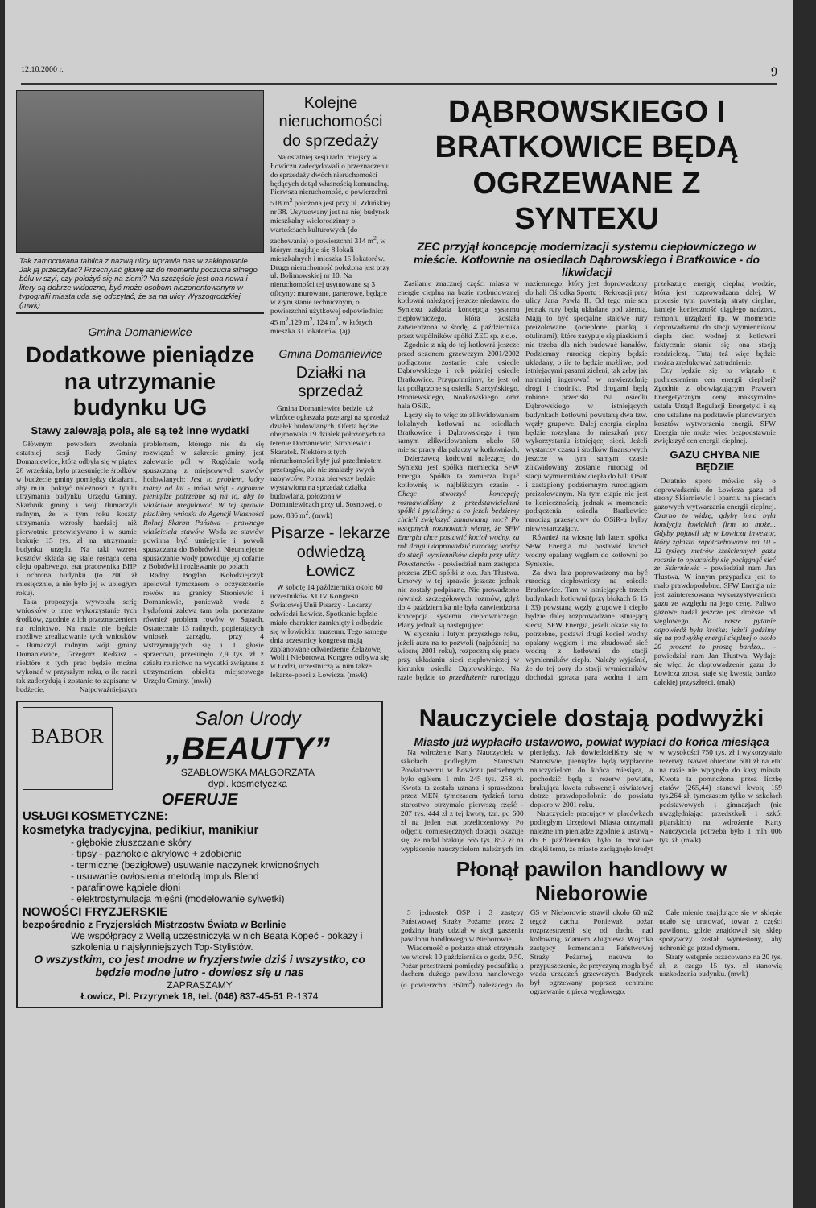12.10.2000 r. 9
Tak zamocowana tablica z nazwą ulicy wprawia nas w zakłopotanie: Jak ją przeczytać? Przechylać głowę aż do momentu poczucia silnego bólu w szyi, czy położyć się na ziemi? Na szczęście jest ona nowa i litery są dobrze widoczne, być może osobom niezorientowanym w typografii miasta uda się odczytać, że są na ulicy Wyszogrodzkiej. (mwk)
Gmina Domaniewice
Dodatkowe pieniądze na utrzymanie budynku UG
Stawy zalewają pola, ale są też inne wydatki
Głównym powodem zwołania ostatniej sesji Rady Gminy Domaniewice, która odbyła się w piątek 28 września, było przesunięcie środków w budżecie gminy pomiędzy działami, aby m.in. pokryć należności z tytułu utrzymania budynku Urzędu Gminy. Skarbnik gminy i wójt tłumaczyli radnym, że w tym roku koszty utrzymania wzrosły bardziej niż pierwotnie przewidywano i w sumie brakuje 15 tys. zł na utrzymanie budynku urzędu. Na taki wzrost kosztów składa się stale rosnąca cena oleju opałowego, etat pracownika BHP i ochrona budynku (to 200 zł miesięcznie, a nie było jej w ubiegłym roku).
Taka propozycja wywołała serię wniosków o inne wykorzystanie tych środków, zgodnie z ich przeznaczeniem na rolnictwo. Na razie nie będzie możliwe zrealizowanie tych wniosków - tłumaczył radnym wójt gminy Domaniewice, Grzegorz Redzisz - niektóre z tych prac będzie można wykonać w przyszłym roku, o ile radni tak zadecydują i zostanie to zapisane w budżecie. Najpoważniejszym problemem, którego nie da się rozwiązać w zakresie gminy, jest zalewanie pól w Rogóźnie wodą spuszczaną z miejscowych stawów hodowlanych: Jest to problem, który mamy od lat - mówi wójt - ogromne pieniądze potrzebne są na to, aby to właściwie uregulować. W tej sprawie pisaliśmy wnioski do Agencji Własności Rolnej Skarbu Państwa - prawnego właściciela stawów. Woda ze stawów powinna być umiejętnie i powoli spuszczana do Bobrówki. Nieumiejętne spuszczanie wody powoduje jej cofanie z Bobrówki i rozlewanie po polach.
Radny Bogdan Kołodziejczyk apelował tymczasem o oczyszczenie rowów na granicy Stroniewic i Domaniewic, ponieważ woda z hydoforni zalewa tam pola, poruszano również problem rowów w Sapach. Ostatecznie 13 radnych, popierających wniosek zarządu, przy 4 wstrzymujących się i 1 głosie sprzeciwu, przesunęło 7,9 tys. zł z działu rolnictwo na wydatki związane z utrzymaniem obiektu miejscowego Urzędu Gminy. (mwk)
Kolejne nieruchomości do sprzedaży
Na ostatniej sesji radni miejscy w Łowiczu zadecydowali o przeznaczeniu do sprzedaży dwóch nieruchomości będących dotąd własnością komunalną. Pierwsza nieruchomość, o powierzchni 518 m<sup>2</sup> położona jest przy ul. Zduńskiej nr 38. Usytuowany jest na niej budynek mieszkalny wielorodzinny o wartościach kulturowych (do zachowania) o powierzchni 314 m<sup>2</sup>, w którym znajduje się 8 lokali mieszkalnych i mieszka 15 lokatorów. Druga nieruchomość położona jest przy ul. Bolimowskiej nr 10. Na nieruchomości tej usytuowane są 3 oficyny: murowane, parterowe, będące w złym stanie technicznym, o powierzchni użytkowej odpowiednio: 45 m<sup>2</sup>,129 m<sup>2</sup>, 124 m<sup>2</sup>, w których mieszka 31 lokatorów. (aj)
Gmina Domaniewice
Działki na sprzedaż
Gmina Domaniewice będzie już wkrótce ogłaszała przetargi na sprzedaż działek budowlanych. Oferta będzie obejmowała 19 działek położonych na terenie Domaniewic, Stroniewic i Skaratek. Niektóre z tych nieruchomości były już przedmiotem przetargów, ale nie znalazły swych nabywców. Po raz pierwszy będzie wystawiona na sprzedaż działka budowlana, położona w Domaniewicach przy ul. Sosnowej, o pow. 836 m<sup>2</sup>. (mwk)
Pisarze - lekarze odwiedzą Łowicz
W sobotę 14 października około 60 uczestników XLIV Kongresu Światowej Unii Pisarzy - Lekarzy odwiedzi Łowicz. Spotkanie będzie miało charakter zamknięty i odbędzie się w łowickim muzeum. Tego samego dnia uczestnicy kongresu mają zaplanowane odwiedzenie Żelazowej Woli i Nieborowa. Kongres odbywa się w Łodzi, uczestniczą w nim także lekarze-poeci z Łowicza. (mwk)
DĄBROWSKIEGO I BRATKOWICE BĘDĄ OGRZEWANE Z SYNTEXU
ZEC przyjął koncepcję modernizacji systemu ciepłowniczego w mieście. Kotłownie na osiedlach Dąbrowskiego i Bratkowice - do likwidacji
Zasilanie znacznej części miasta w energię cieplną na bazie rozbudowanej kotłowni należącej jeszcze niedawno do Syntexu zakłada koncepcja systemu ciepłowniczego, która została zatwierdzona w środę, 4 października przez wspólników spółki ZEC sp. z o.o.
Zgodnie z nią do tej kotłowni jeszcze przed sezonem grzewczym 2001/2002 podłączone zostanie całe osiedle Dąbrowskiego i rok później osiedle Bratkowice. Przypomnijmy, że jest od lat podłączone są osiedla Starzyńskiego, Broniewskiego, Noakowskiego oraz hala OSiR.
Łączy się to więc ze zlikwidowaniem lokalnych kotłowni na osiedlach Bratkowice i Dąbrowskiego i tym samym zlikwidowaniem około 50 miejsc pracy dla palaczy w kotłowniach.
Dzierżawcą kotłowni należącej do Syntexu jest spółka niemiecka SFW Energia. Spółka ta zamierza kupić kotłownię w najbliższym czasie. - Chcąc stworzyć koncepcję rozmawialiśmy z przedstawicielami spółki i pytaliśmy: a co jeżeli będziemy chcieli zwiększyć zamawianą moc? Po wstępnych rozmowach wiemy, że SFW Energia chce postawić kocioł wodny, za rok drugi i doprowadzić rurociąg wodny do stacji wymienników ciepła przy ulicy Powstańców - powiedział nam zastępca prezesa ZEC spółki z o.o. Jan Tłustwa. Umowy w tej sprawie jeszcze jednak nie zostały podpisane. Nie prowadzono również szczegółowych rozmów, gdyż do 4 października nie była zatwierdzona koncepcja systemu ciepłowniczego. Plany jednak są następujące:
W styczniu i lutym przyszłego roku, jeżeli aura na to pozwoli (najpóźniej na wiosnę 2001 roku), rozpoczną się prace przy układaniu sieci ciepłowniczej w kierunku osiedla Dąbrowskiego. Na razie będzie to przedłużenie rurociągu naziemnego, który jest doprowadzony do hali Ośrodka Sportu i Rekreacji przy ulicy Jana Pawła II. Od tego miejsca jednak rury będą układane pod ziemią. Mają to być specjalne stalowe rury preizolowane (ocieplone pianką i otulinami), które zasypuje się piaskiem i nie trzeba dla nich budować kanałów. Podziemny rurociąg cieplny będzie układany, o ile to będzie możliwe, pod istniejącymi pasami zieleni, tak żeby jak najmniej ingerować w nawierzchnię drogi i chodniki. Pod drogami będą robione przeciski. Na osiedlu Dąbrowskiego w istniejących budynkach kotłowni powstaną dwa tzw. węzły grupowe. Dalej energia cieplna będzie rozsyłana do mieszkań przy wykorzystaniu istniejącej sieci. Jeżeli wystarczy czasu i środków finansowych jeszcze w tym samym czasie zlikwidowany zostanie rurociąg od stacji wymienników ciepła do hali OSiR i zastąpiony podziemnym rurociągiem preizolowanym. Na tym etapie nie jest to koniecznością, jednak w momencie podłączenia osiedla Bratkowice rurociąg przesyłowy do OSiR-u byłby niewystarczający.
Również na wiosnę lub latem spółka SFW Energia ma postawić kocioł wodny opalany węglem do kotłowni po Syntexie.
Za dwa lata poprowadzony ma być rurociąg ciepłowniczy na osiedle Bratkowice. Tam w istniejących trzech budynkach kotłowni (przy blokach 6, 15 i 33) powstaną węzły grupowe i ciepło będzie dalej rozprowadzane istniejącą siecią. SFW Energia, jeżeli okaże się to potrzebne, postawi drugi kocioł wodny opalany węglem i ma zbudować sieć wodną z kotłowni do stacji wymienników ciepła. Należy wyjaśnić, że do tej pory do stacji wymienników dochodzi gorąca para wodna i tam przekazuje energię cieplną wodzie, która jest rozprowadzana dalej. W procesie tym powstają straty cieplne, istnieje konieczność ciągłego nadzoru, remontu urządzeń itp. W momencie doprowadzenia do stacji wymienników ciepła sieci wodnej z kotłowni faktycznie stanie się ona stacją rozdzielczą. Tutaj też więc będzie można zredukować zatrudnienie.
Czy będzie się to wiązało z podniesieniem cen energii cieplnej? Zgodnie z obowiązującym Prawem Energetycznym ceny maksymalne ustala Urząd Regulacji Energetyki i są one ustalane na podstawie planowanych kosztów wytworzenia energii. SFW Energia nie może więc bezpodstawnie zwiększyć cen energii cieplnej.
GAZU CHYBA NIE BĘDZIE
Ostatnio sporo mówiło się o doprowadzeniu do Łowicza gazu od strony Skierniewic i oparciu na piecach gazowych wytwarzania energii cieplnej. Czarno to widzę, gdyby inna była kondycja łowickich firm to może... Gdyby pojawił się w Łowiczu inwestor, który zgłasza zapotrzebowanie na 10 - 12 tysięcy metrów sześciennych gazu rocznie to opłacałoby się pociągnąć sieć ze Skierniewic - powiedział nam Jan Tłustwa. W innym przypadku jest to mało prawdopodobne. SFW Energia nie jest zainteresowana wykorzystywaniem gazu ze względu na jego cenę. Paliwo gazowe nadal jeszcze jest droższe od węglowego. Na nasze pytanie odpowiedź była krótka: jeżeli godzimy się na podwyżkę energii cieplnej o około 20 procent to proszę bardzo... - powiedział nam Jan Tłustwa. Wydaje się więc, że doprowadzenie gazu do Łowicza znosu staje się kwestią bardzo dalekiej przyszłości. (mak)
BABOR
Salon Urody
„BEAUTY”
SZABŁOWSKA MAŁGORZATA
dypl. kosmetyczka
OFERUJE
USŁUGI KOSMETYCZNE:
kosmetyka tradycyjna, pedikiur, manikiur
- głębokie złuszczanie skóry
- tipsy - paznokcie akrylowe + zdobienie
- termiczne (bezigłowe) usuwanie naczynek krwionośnych
- usuwanie owłosienia metodą Impuls Blend
- parafinowe kąpiele dłoni
- elektrostymulacja mięśni (modelowanie sylwetki)
NOWOŚCI FRYZJERSKIE
bezpośrednio z Fryzjerskich Mistrzostw Świata w Berlinie
We współpracy z Wellą uczestniczyła w nich Beata Kopeć - pokazy i szkolenia u najsłynniejszych Top-Stylistów.
O wszystkim, co jest modne w fryzjerstwie dziś i wszystko, co będzie modne jutro - dowiesz się u nas
ZAPRASZAMY
Łowicz, Pl. Przyrynek 18, tel. (046) 837-45-51 R-1374
Nauczyciele dostają podwyżki
Miasto już wypłaciło ustawowo, powiat wypłaci do końca miesiąca
Na wdrożenie Karty Nauczyciela w szkołach podległym Starostwu Powiatowemu w Łowiczu potrzebnych było ogółem 1 mln 245 tys. 258 zł. Kwota ta została uznana i sprawdzona przez MEN, tymczasem tydzień temu starostwo otrzymało pierwszą część - 207 tys. 444 zł z tej kwoty, tzn. po 600 zł na jeden etat przeliczeniowy. Po odjęciu comiesięcznych dotacji, okazuje się, że nadal brakuje 665 tys. 852 zł na wypłacenie nauczycielom należnych im pieniędzy. Jak dowiedzieliśmy się w Starostwie, pieniądze będą wypłacone nauczycielom do końca miesiąca, a pochodzić będą z rezerw powiatu, brakująca kwota subwencji oświatowej dotrze prawdopodobnie do powiatu dopiero w 2001 roku.
Nauczyciele pracujący w placówkach podległym Urzędowi Miasta otrzymali należne im pieniądze zgodnie z ustawą - do 6 października, było to możliwe dzięki temu, że miasto zaciągnęło kredyt w wysokości 750 tys. zł i wykorzystało rezerwy. Nawet obiecane 600 zł na etat na razie nie wpłynęło do kasy miasta. Kwota ta pomnożona przez liczbę etatów (265,44) stanowi kwotę 159 tys.264 zł, tymczasem tylko w szkołach podstawowych i gimnazjach (nie uwzględniając przedszkoli i szkół pijarskich) na wdrożenie Karty Nauczyciela potrzeba było 1 mln 006 tys. zł. (mwk)
Płonął pawilon handlowy w Nieborowie
5 jednostek OSP i 3 zastępy Państwowej Straży Pożarnej przez 2 godziny brały udział w akcji gaszenia pawilonu handlowego w Nieborowie.
Wiadomość o pożarze straż otrzymała we wtorek 10 października o godz. 9.50. Pożar przestrzeni pomiędzy podsufitką a dachem dużego pawilonu handlowego (o powierzchni 360m<sup>2</sup>) należącego do GS w Nieborowie strawił około 60 m2 tegoż dachu. Ponieważ pożar rozprzestrzenił się od dachu nad kotłownią, zdaniem Zbigniewa Wójcika zastępcy komendanta Państwowej Straży Pożarnej, nasuwa to przypuszczenie, że przyczyną mogła być wada urządzeń grzewczych. Budynek był ogrzewany poprzez centralne ogrzewanie z pieca węglowego.
Całe mienie znajdujące się w sklepie udało się uratować, towar z części pawilonu, gdzie znajdował się sklep spożywczy został wyniesiony, aby uchronić go przed dymem.
Straty wstępnie oszacowano na 20 tys. zł, z czego 15 tys. zł stanowią uszkodzenia budynku. (mwk)